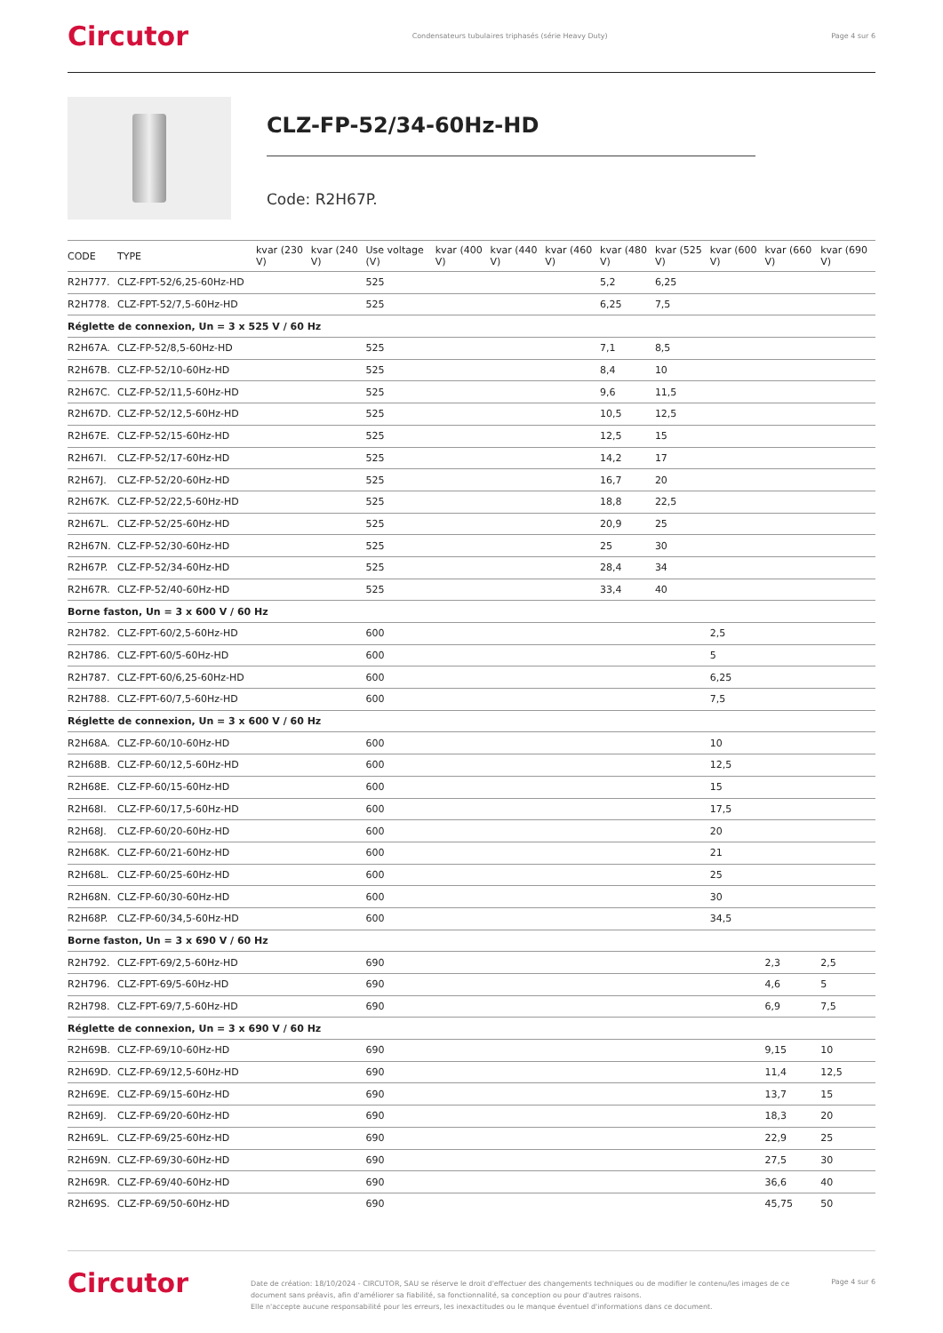Circutor Condensateurs tubulaires triphasés (série Heavy Duty) Page 4 sur 6
CLZ-FP-52/34-60Hz-HD
Code: R2H67P.
| CODE | TYPE | kvar (230 V) | kvar (240 V) | Use voltage (V) | kvar (400 V) | kvar (440 V) | kvar (460 V) | kvar (480 V) | kvar (525 V) | kvar (600 V) | kvar (660 V) | kvar (690 V) |
| --- | --- | --- | --- | --- | --- | --- | --- | --- | --- | --- | --- | --- |
| R2H777. | CLZ-FPT-52/6,25-60Hz-HD | | | 525 | | | | 5,2 | 6,25 | | | |
| R2H778. | CLZ-FPT-52/7,5-60Hz-HD | | | 525 | | | | 6,25 | 7,5 | | | |
| Réglette de connexion, Un = 3 x 525 V / 60 Hz | | | | | | | | | | | | |
| R2H67A. | CLZ-FP-52/8,5-60Hz-HD | | | 525 | | | | 7,1 | 8,5 | | | |
| R2H67B. | CLZ-FP-52/10-60Hz-HD | | | 525 | | | | 8,4 | 10 | | | |
| R2H67C. | CLZ-FP-52/11,5-60Hz-HD | | | 525 | | | | 9,6 | 11,5 | | | |
| R2H67D. | CLZ-FP-52/12,5-60Hz-HD | | | 525 | | | | 10,5 | 12,5 | | | |
| R2H67E. | CLZ-FP-52/15-60Hz-HD | | | 525 | | | | 12,5 | 15 | | | |
| R2H67I. | CLZ-FP-52/17-60Hz-HD | | | 525 | | | | 14,2 | 17 | | | |
| R2H67J. | CLZ-FP-52/20-60Hz-HD | | | 525 | | | | 16,7 | 20 | | | |
| R2H67K. | CLZ-FP-52/22,5-60Hz-HD | | | 525 | | | | 18,8 | 22,5 | | | |
| R2H67L. | CLZ-FP-52/25-60Hz-HD | | | 525 | | | | 20,9 | 25 | | | |
| R2H67N. | CLZ-FP-52/30-60Hz-HD | | | 525 | | | | 25 | 30 | | | |
| R2H67P. | CLZ-FP-52/34-60Hz-HD | | | 525 | | | | 28,4 | 34 | | | |
| R2H67R. | CLZ-FP-52/40-60Hz-HD | | | 525 | | | | 33,4 | 40 | | | |
| Borne faston, Un = 3 x 600 V / 60 Hz | | | | | | | | | | | | |
| R2H782. | CLZ-FPT-60/2,5-60Hz-HD | | | 600 | | | | | | 2,5 | | |
| R2H786. | CLZ-FPT-60/5-60Hz-HD | | | 600 | | | | | | 5 | | |
| R2H787. | CLZ-FPT-60/6,25-60Hz-HD | | | 600 | | | | | | 6,25 | | |
| R2H788. | CLZ-FPT-60/7,5-60Hz-HD | | | 600 | | | | | | 7,5 | | |
| Réglette de connexion, Un = 3 x 600 V / 60 Hz | | | | | | | | | | | | |
| R2H68A. | CLZ-FP-60/10-60Hz-HD | | | 600 | | | | | | 10 | | |
| R2H68B. | CLZ-FP-60/12,5-60Hz-HD | | | 600 | | | | | | 12,5 | | |
| R2H68E. | CLZ-FP-60/15-60Hz-HD | | | 600 | | | | | | 15 | | |
| R2H68I. | CLZ-FP-60/17,5-60Hz-HD | | | 600 | | | | | | 17,5 | | |
| R2H68J. | CLZ-FP-60/20-60Hz-HD | | | 600 | | | | | | 20 | | |
| R2H68K. | CLZ-FP-60/21-60Hz-HD | | | 600 | | | | | | 21 | | |
| R2H68L. | CLZ-FP-60/25-60Hz-HD | | | 600 | | | | | | 25 | | |
| R2H68N. | CLZ-FP-60/30-60Hz-HD | | | 600 | | | | | | 30 | | |
| R2H68P. | CLZ-FP-60/34,5-60Hz-HD | | | 600 | | | | | | 34,5 | | |
| Borne faston, Un = 3 x 690 V / 60 Hz | | | | | | | | | | | | |
| R2H792. | CLZ-FPT-69/2,5-60Hz-HD | | | 690 | | | | | | | 2,3 | 2,5 |
| R2H796. | CLZ-FPT-69/5-60Hz-HD | | | 690 | | | | | | | 4,6 | 5 |
| R2H798. | CLZ-FPT-69/7,5-60Hz-HD | | | 690 | | | | | | | 6,9 | 7,5 |
| Réglette de connexion, Un = 3 x 690 V / 60 Hz | | | | | | | | | | | | |
| R2H69B. | CLZ-FP-69/10-60Hz-HD | | | 690 | | | | | | | 9,15 | 10 |
| R2H69D. | CLZ-FP-69/12,5-60Hz-HD | | | 690 | | | | | | | 11,4 | 12,5 |
| R2H69E. | CLZ-FP-69/15-60Hz-HD | | | 690 | | | | | | | 13,7 | 15 |
| R2H69J. | CLZ-FP-69/20-60Hz-HD | | | 690 | | | | | | | 18,3 | 20 |
| R2H69L. | CLZ-FP-69/25-60Hz-HD | | | 690 | | | | | | | 22,9 | 25 |
| R2H69N. | CLZ-FP-69/30-60Hz-HD | | | 690 | | | | | | | 27,5 | 30 |
| R2H69R. | CLZ-FP-69/40-60Hz-HD | | | 690 | | | | | | | 36,6 | 40 |
| R2H69S. | CLZ-FP-69/50-60Hz-HD | | | 690 | | | | | | | 45,75 | 50 |
Circutor
Date de création: 18/10/2024 - CIRCUTOR, SAU se réserve le droit d'effectuer des changements techniques ou de modifier le contenu/les images de ce document sans préavis, afin d'améliorer sa fiabilité, sa fonctionnalité, sa conception ou pour d'autres raisons.
Elle n'accepte aucune responsabilité pour les erreurs, les inexactitudes ou le manque éventuel d'informations dans ce document.
Page 4 sur 6